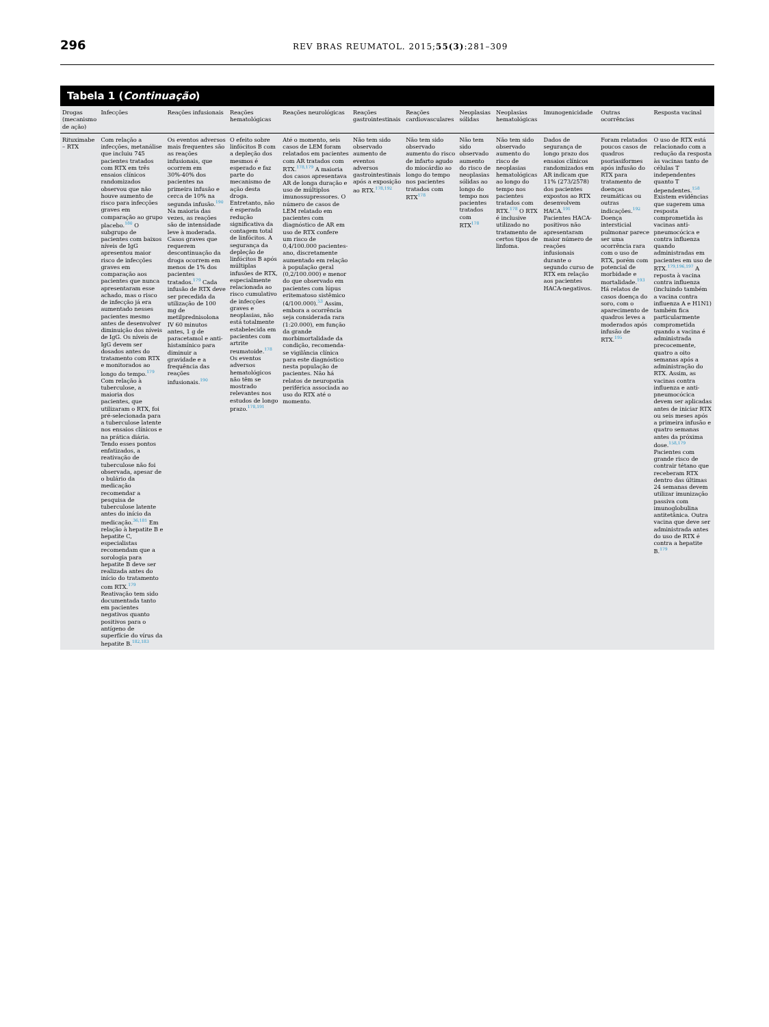296 REV BRAS REUMATOL. 2015;55(3):281–309
Tabela 1 (Continuação)
| Drogas (mecanismo de ação) | Infecções | Reações infusionais | Reações hematológicas | Reações neurológicas | Reações gastrointestinais | Reações cardiovasculares | Neoplasias sólidas | Neoplasias hematológicas | Imunogenicidade | Outras ocorrências | Resposta vacinal |
| --- | --- | --- | --- | --- | --- | --- | --- | --- | --- | --- | --- |
| Rituximabe – RTX | Com relação a infecções, metanálise que incluiu 745 pacientes tratados com RTX em três ensaios clínicos randomizados observou que não houve aumento de risco para infecções graves em comparação ao grupo placebo.<sup>180</sup> O subgrupo de pacientes com baixos níveis de IgG apresentou maior risco de infecções graves em comparação aos pacientes que nunca apresentaram esse achado, mas o risco de infecção já era aumentado nesses pacientes mesmo antes de desenvolver diminuição dos níveis de IgG. Os níveis de IgG devem ser dosados antes do tratamento com RTX e monitorados ao longo do tempo.<sup>179</sup> Com relação à tuberculose, a maioria dos pacientes, que utilizaram o RTX, foi pré-selecionada para a tuberculose latente nos ensaios clínicos e na prática diária. Tendo esses pontos enfatizados, a reativação de tuberculose não foi observada, apesar de o bulário da medicação recomendar a pesquisa de tuberculose latente antes do início da medicação.<sup>36,181</sup> Em relação à hepatite B e hepatite C, especialistas recomendam que a sorologia para hepatite B deve ser realizada antes do início do tratamento com RTX.<sup>179</sup> Reativação tem sido documentada tanto em pacientes negativos quanto positivos para o antígeno de superfície do vírus da hepatite B.<sup>182,183</sup> | Os eventos adversos mais frequentes são as reações infusionais, que ocorrem em 30%-40% dos pacientes na primeira infusão e cerca de 10% na segunda infusão.<sup>190</sup> Na maioria das vezes, as reações são de intensidade leve à moderada. Casos graves que requerem descontinuação da droga ocorrem em menos de 1% dos pacientes tratados.<sup>179</sup> Cada infusão de RTX deve ser precedida da utilização de 100 mg de metilprednisolona IV 60 minutos antes, 1 g de paracetamol e anti-histamínico para diminuir a gravidade e a frequência das reações infusionais.<sup>190</sup> | O efeito sobre linfócitos B com a depleção dos mesmos é esperado e faz parte do mecanismo de ação desta droga. Entretanto, não é esperada redução significativa da contagem total de linfócitos. A segurança da depleção de linfócitos B após múltiplas infusões de RTX, especialmente relacionada ao risco cumulativo de infecções graves e neoplasias, não está totalmente estabelecida em pacientes com artrite reumatoide.<sup>178</sup> Os eventos adversos hematológicos não têm se mostrado relevantes nos estudos de longo prazo.<sup>178,191</sup> | Até o momento, seis casos de LEM foram relatados em pacientes com AR tratados com RTX.<sup>178,179</sup> A maioria dos casos apresentava AR de longa duração e uso de múltiplos imunossupressores. O número de casos de LEM relatado em pacientes com diagnóstico de AR em uso de RTX confere um risco de 0,4/100.000 pacientes-ano, discretamente aumentado em relação à população geral (0,2/100.000) e menor do que observado em pacientes com lúpus eritematoso sistêmico (4/100.000).<sup>53</sup> Assim, embora a ocorrência seja considerada rara (1:20.000), em função da grande morbimortalidade da condição, recomenda-se vigilância clínica para este diagnóstico nesta população de pacientes. Não há relatos de neuropatia periférica associada ao uso do RTX até o momento. | Não tem sido observado aumento de eventos adversos gastrointestinais após a exposição ao RTX.<sup>178,192</sup> | Não tem sido observado aumento do risco de infarto agudo do miocárdio ao longo do tempo nos pacientes tratados com RTX<sup>178</sup> | Não tem sido observado aumento do risco de neoplasias sólidas ao longo do tempo nos pacientes tratados com RTX<sup>178</sup> | Não tem sido observado aumento do risco de neoplasias hematológicas ao longo do tempo nos pacientes tratados com RTX.<sup>178</sup> O RTX é inclusive utilizado no tratamento de certos tipos de linfoma. | Dados de segurança de longo prazo dos ensaios clínicos randomizados em AR indicam que 11% (273/2578) dos pacientes expostos ao RTX desenvolvem HACA.<sup>191</sup> Pacientes HACA-positivos não apresentaram maior número de reações infusionais durante o segundo curso de RTX em relação aos pacientes HACA-negativos. | Foram relatados poucos casos de quadros psoriasiformes após infusão do RTX para tratamento de doenças reumáticas ou outras indicações.<sup>192</sup> Doença intersticial pulmonar parece ser uma ocorrência rara com o uso de RTX, porém com potencial de morbidade e mortalidade.<sup>193</sup> Há relatos de casos doença do soro, com o aparecimento de quadros leves a moderados após infusão de RTX.<sup>195</sup> | O uso de RTX está relacionado com a redução da resposta às vacinas tanto de células T independentes quanto T dependentes.<sup>158</sup> Existem evidências que sugerem uma resposta comprometida às vacinas anti-pneumocócica e contra influenza quando administradas em pacientes em uso de RTX.<sup>179,196,197</sup> A reposta à vacina contra influenza (incluindo também a vacina contra influenza A e H1N1) também fica particularmente comprometida quando a vacina é administrada precocemente, quatro a oito semanas após a administração do RTX. Assim, as vacinas contra influenza e anti-pneumocócica devem ser aplicadas antes de iniciar RTX ou seis meses após a primeira infusão e quatro semanas antes da próxima dose.<sup>158,179</sup> Pacientes com grande risco de contrair tétano que receberam RTX dentro das últimas 24 semanas devem utilizar imunização passiva com imunoglobulina antitetânica. Outra vacina que deve ser administrada antes do uso de RTX é contra a hepatite B.<sup>179</sup> |